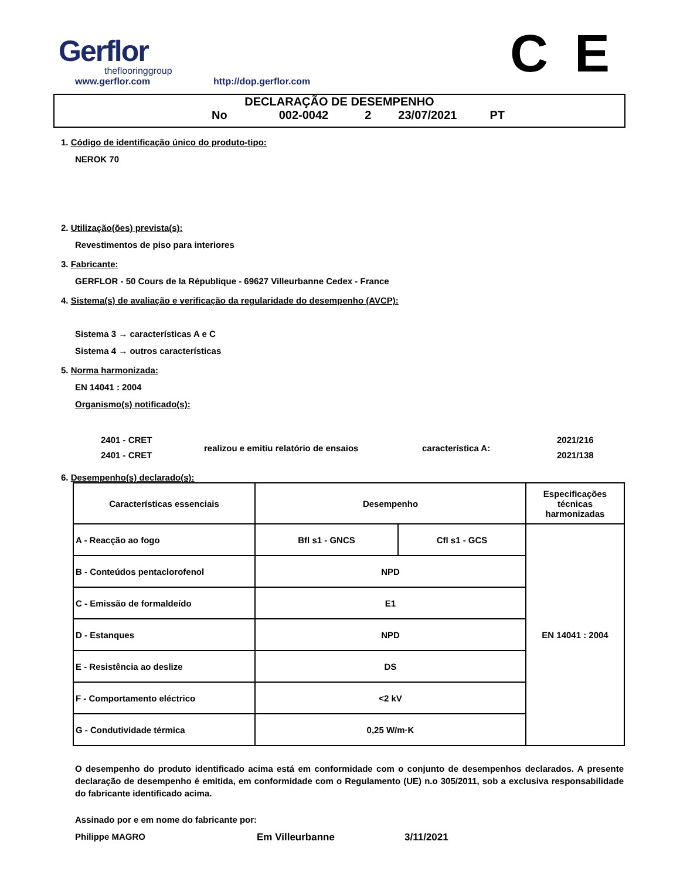Gerflor
theflooringgroup
www.gerflor.com
http://dop.gerflor.com
C E
DECLARAÇÃO DE DESEMPENHO
No 002-0042 2 23/07/2021 PT
1. Código de identificação único do produto-tipo:
NEROK 70
2. Utilização(ões) prevista(s):
Revestimentos de piso para interiores
3. Fabricante:
GERFLOR - 50 Cours de la République - 69627 Villeurbanne Cedex - France
4. Sistema(s) de avaliação e verificação da regularidade do desempenho (AVCP):
Sistema 3 → características A e C
Sistema 4 → outros características
5. Norma harmonizada:
EN 14041 : 2004
Organismo(s) notificado(s):
2401 - CRET
2401 - CRET
realizou e emitiu relatório de ensaios característica A:
2021/216
2021/138
6. Desempenho(s) declarado(s):
| Características essenciais | Desempenho | | Especificações técnicas harmonizadas |
| --- | --- | --- | --- |
| A - Reacção ao fogo | Bfl s1 - GNCS | Cfl s1 - GCS | EN 14041 : 2004 |
| B - Conteúdos pentaclorofenol | NPD | | |
| C - Emissão de formaldeído | E1 | | |
| D - Estanques | NPD | | |
| E - Resistência ao deslize | DS | | |
| F - Comportamento eléctrico | <2 kV | | |
| G - Condutividade térmica | 0,25 W/m·K | | |
O desempenho do produto identificado acima está em conformidade com o conjunto de desempenhos declarados. A presente declaração de desempenho é emitida, em conformidade com o Regulamento (UE) n.o 305/2011, sob a exclusiva responsabilidade do fabricante identificado acima.
Assinado por e em nome do fabricante por:
Philippe MAGRO Em Villeurbanne 3/11/2021